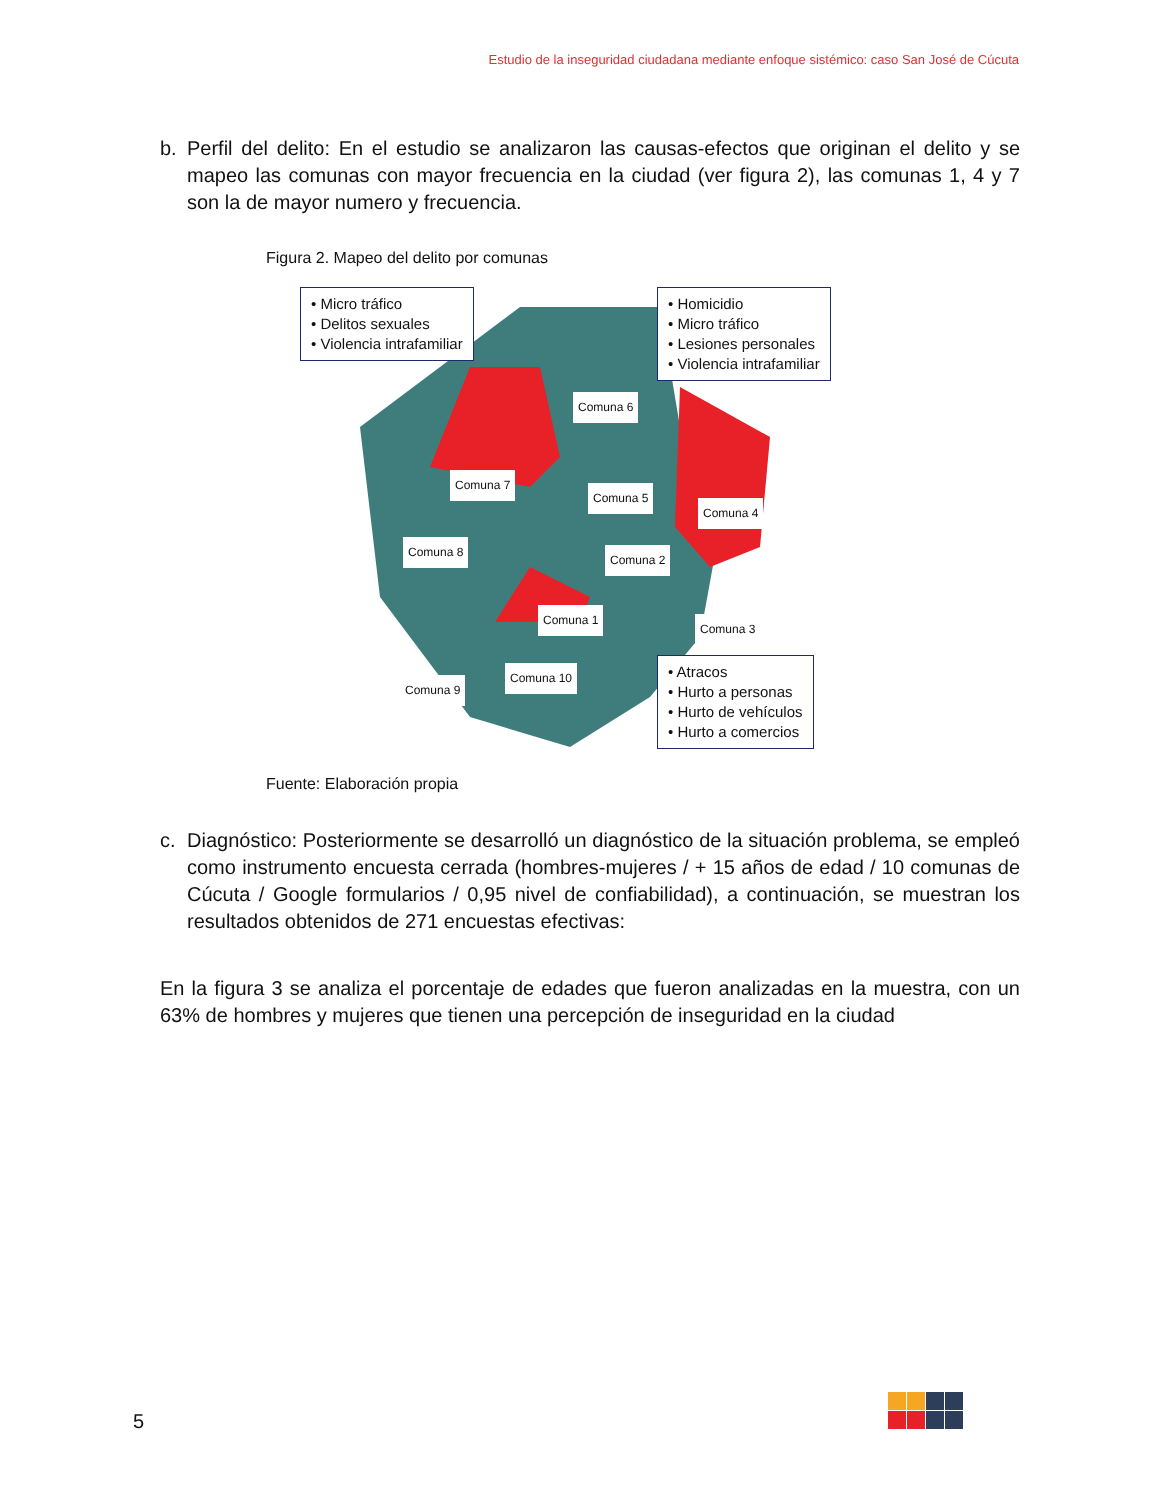Estudio de la inseguridad ciudadana mediante enfoque sistémico: caso San José de Cúcuta
b. Perfil del delito: En el estudio se analizaron las causas-efectos que originan el delito y se mapeo las comunas con mayor frecuencia en la ciudad (ver figura 2), las comunas 1, 4 y 7 son la de mayor numero y frecuencia.
Figura 2. Mapeo del delito por comunas
• Micro tráfico
• Delitos sexuales
• Violencia intrafamiliar
• Homicidio
• Micro tráfico
• Lesiones personales
• Violencia intrafamiliar
• Atracos
• Hurto a personas
• Hurto de vehículos
• Hurto a comercios
Comuna 6
Comuna 7
Comuna 5
Comuna 4
Comuna 8
Comuna 2
Comuna 1
Comuna 3
Comuna 10
Comuna 9
Fuente: Elaboración propia
c. Diagnóstico: Posteriormente se desarrolló un diagnóstico de la situación problema, se empleó como instrumento encuesta cerrada (hombres-mujeres / + 15 años de edad / 10 comunas de Cúcuta / Google formularios / 0,95 nivel de confiabilidad), a continuación, se muestran los resultados obtenidos de 271 encuestas efectivas:
En la figura 3 se analiza el porcentaje de edades que fueron analizadas en la muestra, con un 63% de hombres y mujeres que tienen una percepción de inseguridad en la ciudad
5